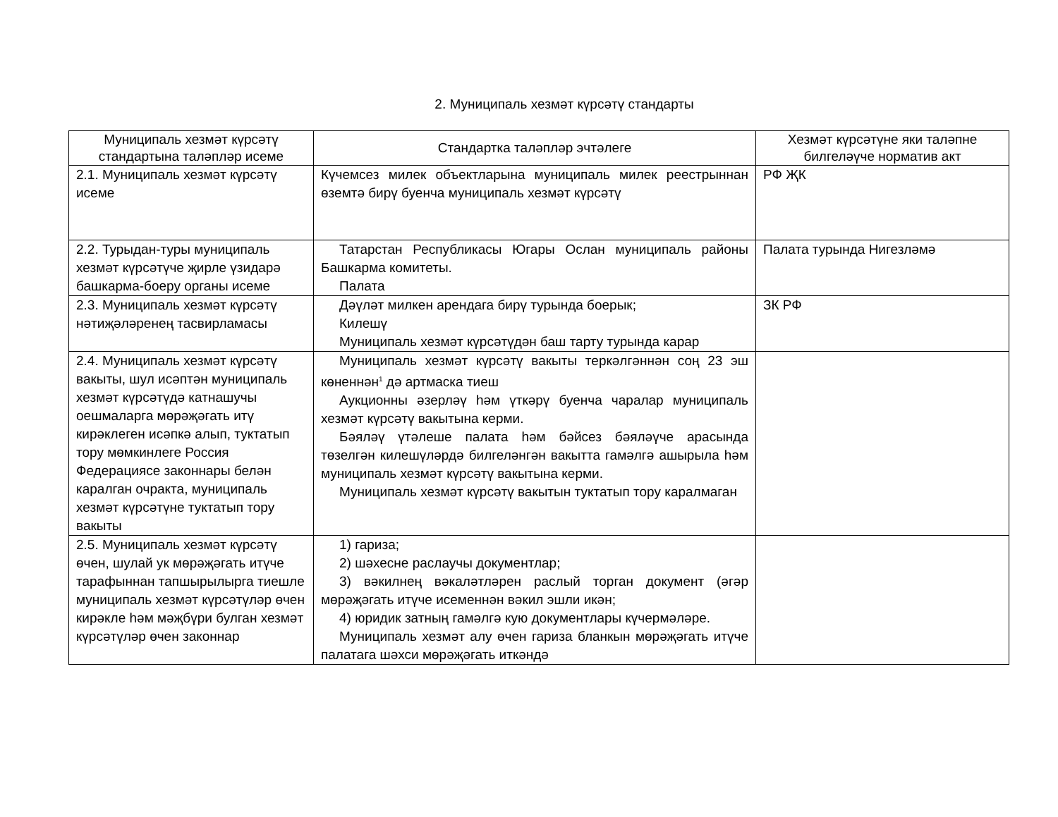2. Муниципаль хезмәт күрсәтү стандарты
| Муниципаль хезмәт күрсәтү стандартына таләпләр исеме | Стандартка таләпләр эчтәлеге | Хезмәт күрсәтүне яки таләпне билгеләүче норматив акт |
| --- | --- | --- |
| 2.1. Муниципаль хезмәт күрсәтү исеме | Күчемсез милек объектларына муниципаль милек реестрыннан өземтә бирү буенча муниципаль хезмәт күрсәтү | РФ ҖК |
| 2.2. Турыдан-туры муниципаль хезмәт күрсәтүче җирле үзидарә башкарма-боеру органы исеме | Татарстан Республикасы Югары Ослан муниципаль районы Башкарма комитеты. Палата | Палата турында Нигезләмә |
| 2.3. Муниципаль хезмәт күрсәтү нәтиҗәләренең тасвирламасы | Дәүләт милкен арендага бирү турында боерык; Килешү Муниципаль хезмәт күрсәтүдән баш тарту турында карар | ЗК РФ |
| 2.4. Муниципаль хезмәт күрсәтү вакыты, шул исәптән муниципаль хезмәт күрсәтүдә катнашучы оешмаларга мөрәҗәгать итү кирәклеген исәпкә алып, туктатып тору мөмкинлеге Россия Федерациясе законнары белән каралган очракта, муниципаль хезмәт күрсәтүне туктатып тору вакыты | Муниципаль хезмәт күрсәтү вакыты теркәлгәннән соң 23 эш көненнән<sup>1</sup> дә артмаска тиеш Аукционны әзерләү һәм үткәрү буенча чаралар муниципаль хезмәт күрсәтү вакытына керми. Бәяләү үтәлеше палата һәм бәйсез бәяләүче арасында төзелгән килешүләрдә билгеләнгән вакытта гамәлгә ашырыла һәм муниципаль хезмәт күрсәтү вакытына керми. Муниципаль хезмәт күрсәтү вакытын туктатып тору каралмаган | |
| 2.5. Муниципаль хезмәт күрсәтү өчен, шулай ук мөрәҗәгать итүче тарафыннан тапшырылырга тиешле муниципаль хезмәт күрсәтүләр өчен кирәкле һәм мәҗбүри булган хезмәт күрсәтүләр өчен законнар | 1) гариза; 2) шәхесне раслаучы документлар; 3) вәкилнең вәкаләтләрен раслый торган документ (әгәр мөрәҗәгать итүче исеменнән вәкил эшли икән; 4) юридик затның гамәлгә кую документлары күчермәләре. Муниципаль хезмәт алу өчен гариза бланкын мөрәҗәгать итүче палатага шәхси мөрәҗәгать иткәндә | |